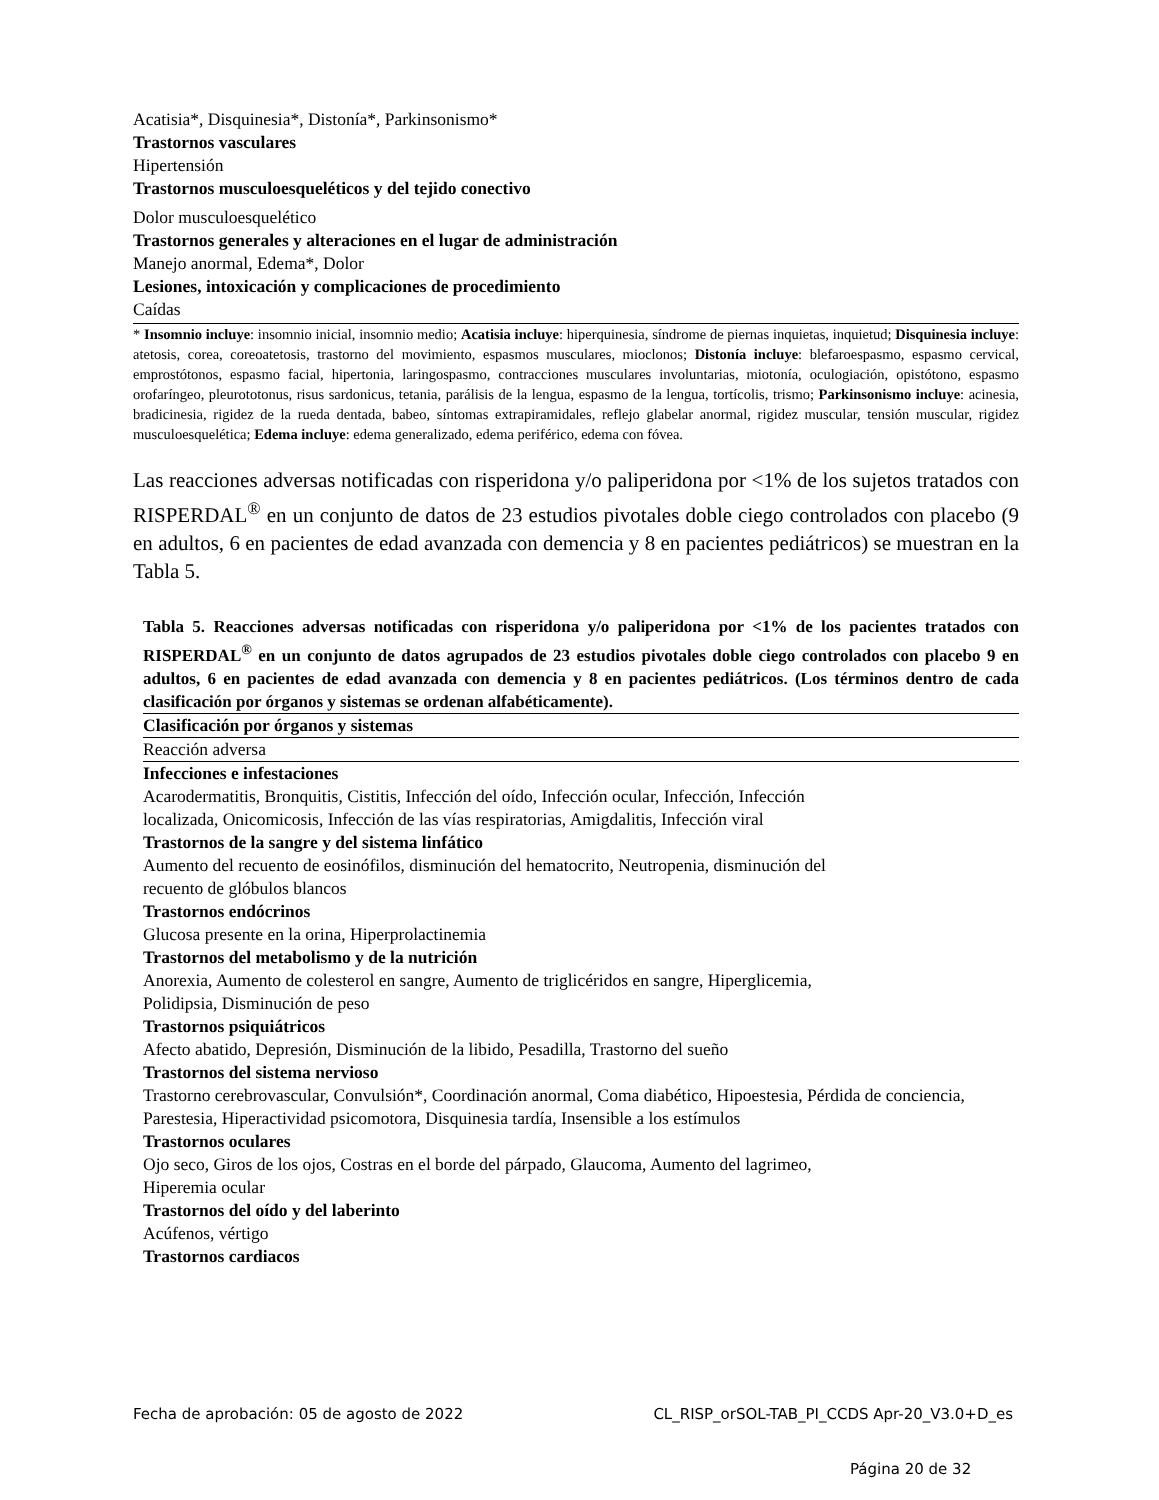Acatisia*, Disquinesia*, Distonía*, Parkinsonismo*
Trastornos vasculares
Hipertensión
Trastornos musculoesqueléticos y del tejido conectivo
Dolor musculoesquelético
Trastornos generales y alteraciones en el lugar de administración
Manejo anormal, Edema*, Dolor
Lesiones, intoxicación y complicaciones de procedimiento
Caídas
* Insomnio incluye: insomnio inicial, insomnio medio; Acatisia incluye: hiperquinesia, síndrome de piernas inquietas, inquietud; Disquinesia incluye: atetosis, corea, coreoatetosis, trastorno del movimiento, espasmos musculares, mioclonos; Distonía incluye: blefaroespasmo, espasmo cervical, emprostótonos, espasmo facial, hipertonia, laringospasmo, contracciones musculares involuntarias, miotonía, oculogiación, opistótono, espasmo orofaríngeo, pleurototonus, risus sardonicus, tetania, parálisis de la lengua, espasmo de la lengua, tortícolis, trismo; Parkinsonismo incluye: acinesia, bradicinesia, rigidez de la rueda dentada, babeo, síntomas extrapiramidales, reflejo glabelar anormal, rigidez muscular, tensión muscular, rigidez musculoesquelética; Edema incluye: edema generalizado, edema periférico, edema con fóvea.
Las reacciones adversas notificadas con risperidona y/o paliperidona por <1% de los sujetos tratados con RISPERDAL<sup>®</sup> en un conjunto de datos de 23 estudios pivotales doble ciego controlados con placebo (9 en adultos, 6 en pacientes de edad avanzada con demencia y 8 en pacientes pediátricos) se muestran en la Tabla 5.
Tabla 5. Reacciones adversas notificadas con risperidona y/o paliperidona por <1% de los pacientes tratados con RISPERDAL<sup>®</sup> en un conjunto de datos agrupados de 23 estudios pivotales doble ciego controlados con placebo 9 en adultos, 6 en pacientes de edad avanzada con demencia y 8 en pacientes pediátricos. (Los términos dentro de cada clasificación por órganos y sistemas se ordenan alfabéticamente).
| Clasificación por órganos y sistemas |
| --- |
| Reacción adversa |
| Infecciones e infestaciones |
| Acarodermatitis, Bronquitis, Cistitis, Infección del oído, Infección ocular, Infección, Infección localizada, Onicomicosis, Infección de las vías respiratorias, Amigdalitis, Infección viral |
| Trastornos de la sangre y del sistema linfático |
| Aumento del recuento de eosinófilos, disminución del hematocrito, Neutropenia, disminución del recuento de glóbulos blancos |
| Trastornos endócrinos |
| Glucosa presente en la orina, Hiperprolactinemia |
| Trastornos del metabolismo y de la nutrición |
| Anorexia, Aumento de colesterol en sangre, Aumento de triglicéridos en sangre, Hiperglicemia, Polidipsia, Disminución de peso |
| Trastornos psiquiátricos |
| Afecto abatido, Depresión, Disminución de la libido, Pesadilla, Trastorno del sueño |
| Trastornos del sistema nervioso |
| Trastorno cerebrovascular, Convulsión*, Coordinación anormal, Coma diabético, Hipoestesia, Pérdida de conciencia, Parestesia, Hiperactividad psicomotora, Disquinesia tardía, Insensible a los estímulos |
| Trastornos oculares |
| Ojo seco, Giros de los ojos, Costras en el borde del párpado, Glaucoma, Aumento del lagrimeo, Hiperemia ocular |
| Trastornos del oído y del laberinto |
| Acúfenos, vértigo |
| Trastornos cardiacos |
Fecha de aprobación: 05 de agosto de 2022 CL_RISP_orSOL-TAB_PI_CCDS Apr-20_V3.0+D_es
Página 20 de 32